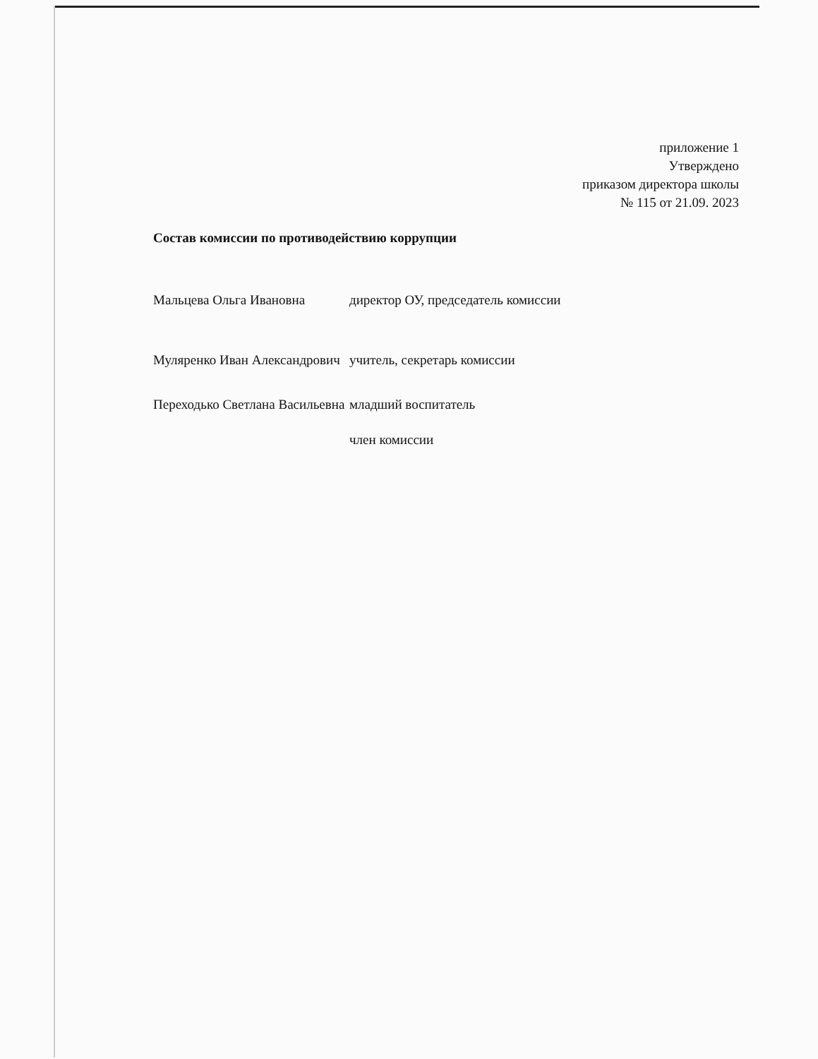приложение 1
Утверждено
приказом директора школы
№ 115 от 21.09. 2023
Состав комиссии по противодействию коррупции
| Мальцева Ольга Ивановна | директор ОУ, председатель комиссии |
| Муляренко Иван Александрович | учитель, секретарь комиссии |
| Переходько Светлана Васильевна | младший воспитатель член комиссии |